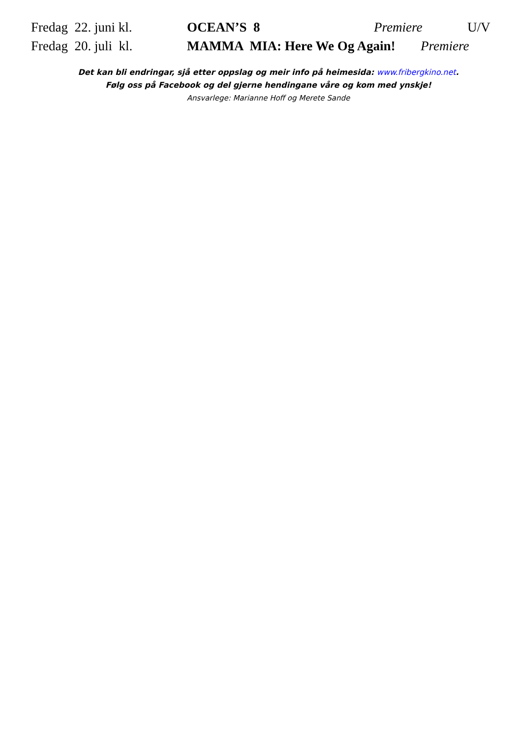Fredag 22. juni kl. OCEAN’S 8 Premiere U/V
Fredag 20. juli kl. MAMMA MIA: Here We Og Again! Premiere
Det kan bli endringar, sjå etter oppslag og meir info på heimesida: www.fribergkino.net.
Følg oss på Facebook og del gjerne hendingane våre og kom med ynskje!
Ansvarlege: Marianne Hoff og Merete Sande